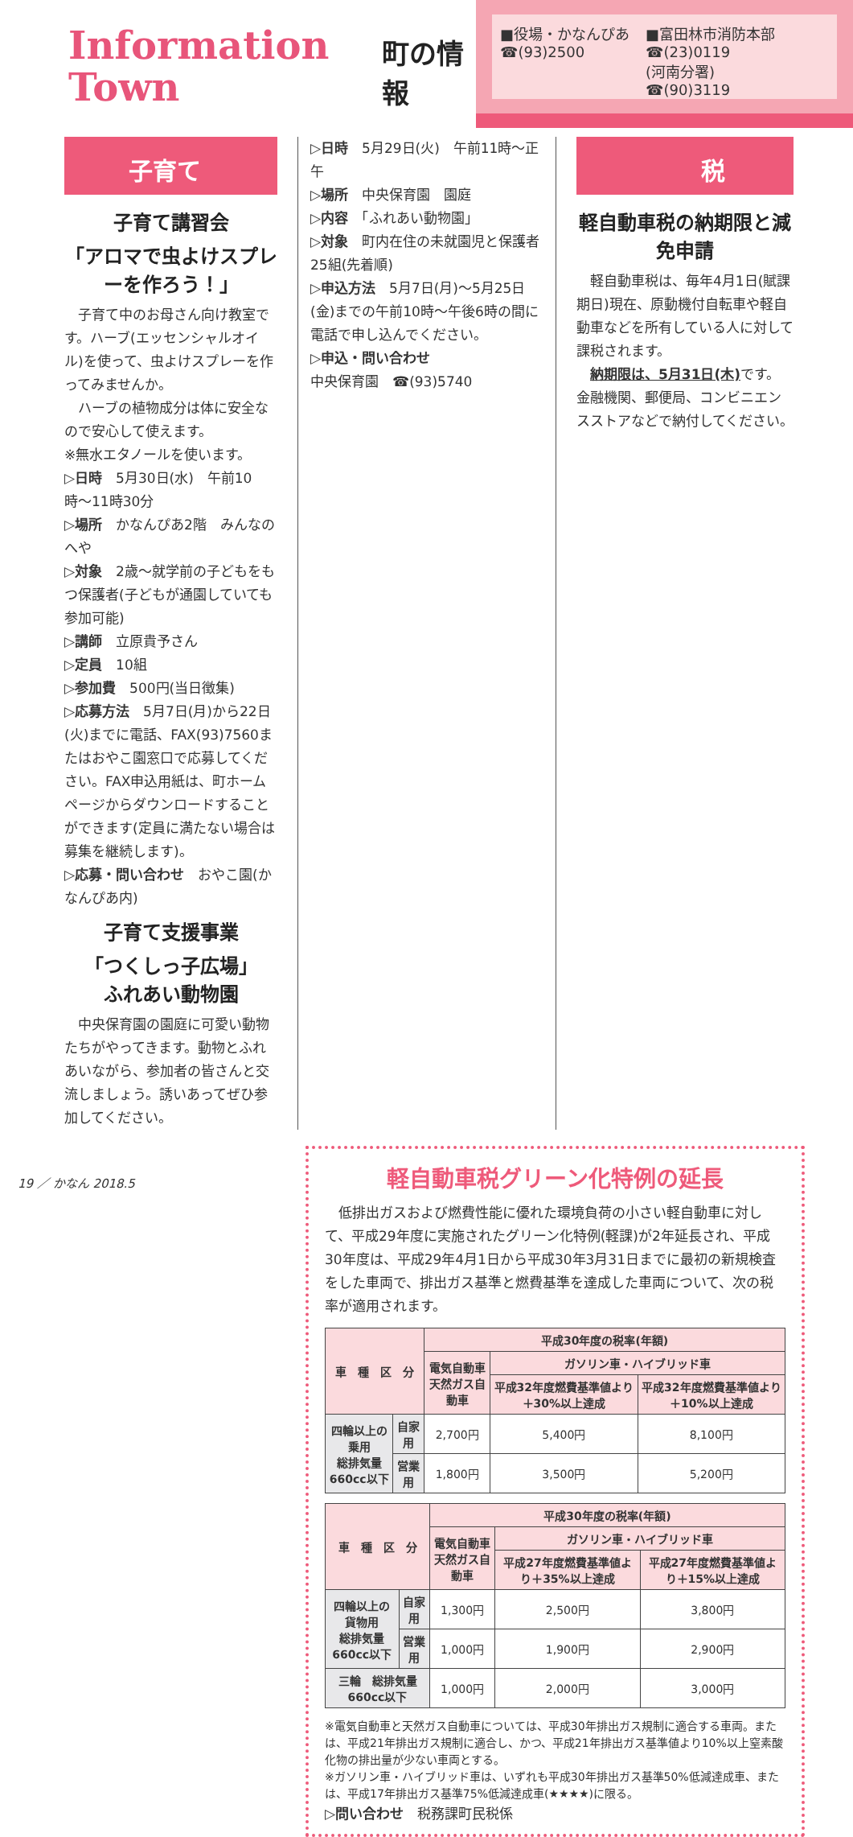Information
Town
町の情報
■役場・かなんぴあ
☎(93)2500
■富田林市消防本部
☎(23)0119
(河南分署)
☎(90)3119
子育て
子育て講習会
「アロマで虫よけスプレーを作ろう！」
　子育て中のお母さん向け教室です。ハーブ(エッセンシャルオイル)を使って、虫よけスプレーを作ってみませんか。
　ハーブの植物成分は体に安全なので安心して使えます。
※無水エタノールを使います。
▷日時　5月30日(水)　午前10時〜11時30分
▷場所　かなんぴあ2階　みんなのへや
▷対象　2歳〜就学前の子どもをもつ保護者(子どもが通園していても参加可能)
▷講師　立原貴予さん
▷定員　10組
▷参加費　500円(当日徴集)
▷応募方法　5月7日(月)から22日(火)までに電話、FAX(93)7560またはおやこ園窓口で応募してください。FAX申込用紙は、町ホームページからダウンロードすることができます(定員に満たない場合は募集を継続します)。
▷応募・問い合わせ　おやこ園(かなんぴあ内)
子育て支援事業
「つくしっ子広場」
ふれあい動物園
　中央保育園の園庭に可愛い動物たちがやってきます。動物とふれあいながら、参加者の皆さんと交流しましょう。誘いあってぜひ参加してください。
▷日時　5月29日(火)　午前11時〜正午
▷場所　中央保育園　園庭
▷内容　「ふれあい動物園」
▷対象　町内在住の未就園児と保護者25組(先着順)
▷申込方法　5月7日(月)〜5月25日(金)までの午前10時〜午後6時の間に電話で申し込んでください。
▷申込・問い合わせ
中央保育園　☎(93)5740
税
軽自動車税の納期限と減免申請
　軽自動車税は、毎年4月1日(賦課期日)現在、原動機付自転車や軽自動車などを所有している人に対して課税されます。
　納期限は、5月31日(木) です。金融機関、郵便局、コンビニエンスストアなどで納付してください。
軽自動車税グリーン化特例の延長
　低排出ガスおよび燃費性能に優れた環境負荷の小さい軽自動車に対して、平成29年度に実施されたグリーン化特例(軽課)が2年延長され、平成30年度は、平成29年4月1日から平成30年3月31日までに最初の新規検査をした車両で、排出ガス基準と燃費基準を達成した車両について、次の税率が適用されます。
| 車 種 区 分 | | 平成30年度の税率(年額) | | |
| --- | --- | --- | --- | --- |
| | | 電気自動車 天然ガス自動車 | ガソリン車・ハイブリッド車 | |
| | | | 平成32年度燃費基準値より＋30%以上達成 | 平成32年度燃費基準値より＋10%以上達成 |
| 四輪以上の乗用 総排気量 660cc以下 | 自家用 | 2,700円 | 5,400円 | 8,100円 |
| | 営業用 | 1,800円 | 3,500円 | 5,200円 |
| 車 種 区 分 | | 平成30年度の税率(年額) | | |
| --- | --- | --- | --- | --- |
| | | 電気自動車 天然ガス自動車 | ガソリン車・ハイブリッド車 | |
| | | | 平成27年度燃費基準値より＋35%以上達成 | 平成27年度燃費基準値より＋15%以上達成 |
| 四輪以上の貨物用 総排気量 660cc以下 | 自家用 | 1,300円 | 2,500円 | 3,800円 |
| | 営業用 | 1,000円 | 1,900円 | 2,900円 |
| 三輪 総排気量 660cc以下 | | 1,000円 | 2,000円 | 3,000円 |
※電気自動車と天然ガス自動車については、平成30年排出ガス規制に適合する車両。または、平成21年排出ガス規制に適合し、かつ、平成21年排出ガス基準値より10%以上窒素酸化物の排出量が少ない車両とする。
※ガソリン車・ハイブリッド車は、いずれも平成30年排出ガス基準50%低減達成車、または、平成17年排出ガス基準75%低減達成車(★★★★)に限る。
▷問い合わせ　税務課町民税係
19 ／ かなん 2018.5